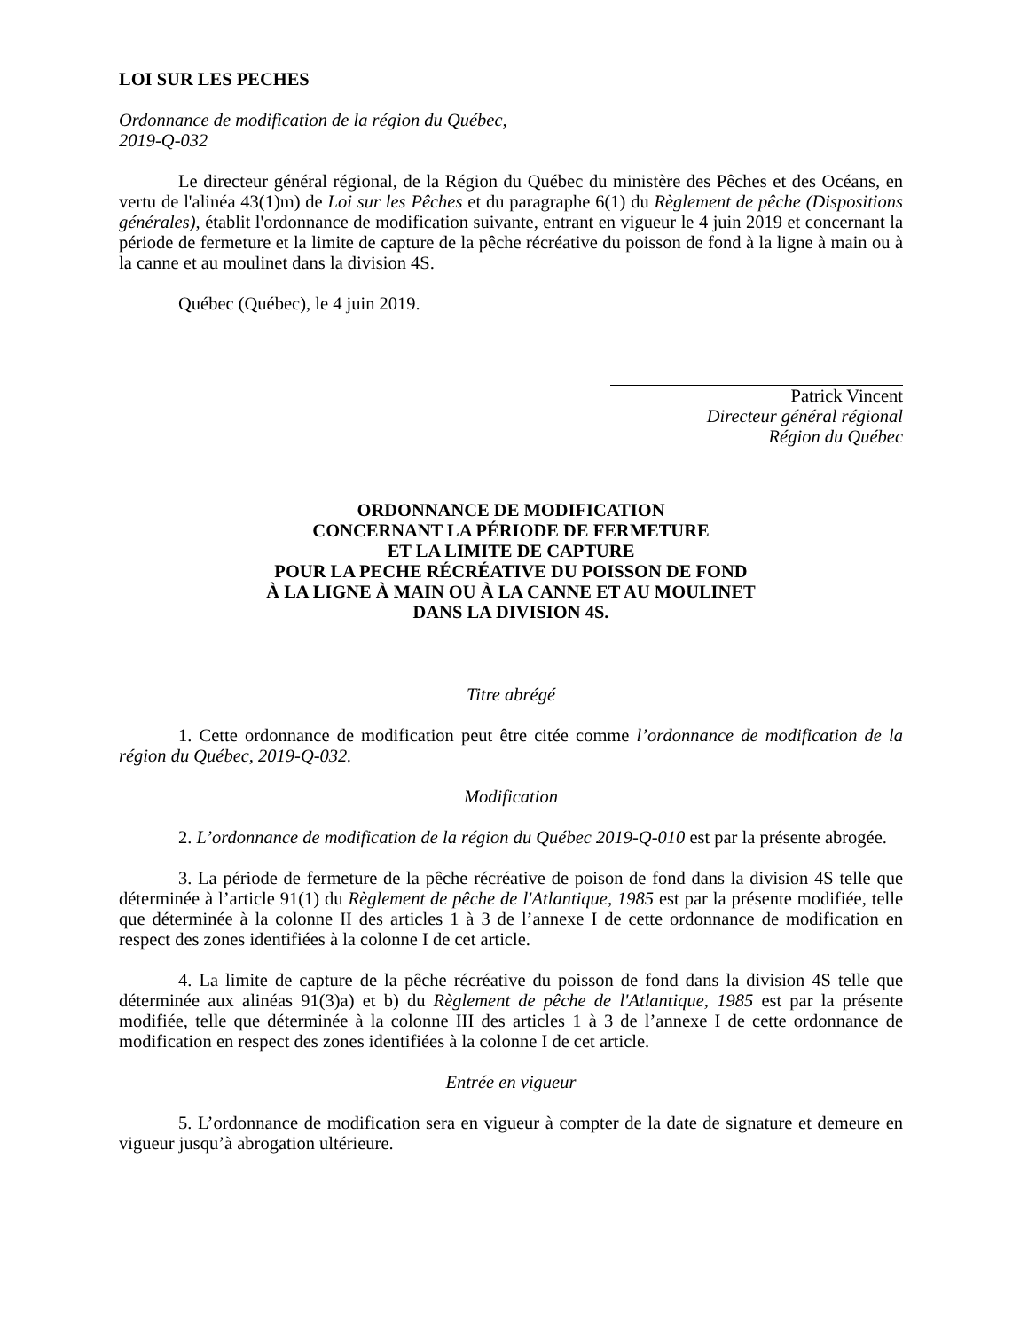LOI SUR LES PECHES
Ordonnance de modification de la région du Québec,
2019-Q-032
Le directeur général régional, de la Région du Québec du ministère des Pêches et des Océans, en vertu de l'alinéa 43(1)m) de Loi sur les Pêches et du paragraphe 6(1) du Règlement de pêche (Dispositions générales), établit l'ordonnance de modification suivante, entrant en vigueur le 4 juin 2019 et concernant la période de fermeture et la limite de capture de la pêche récréative du poisson de fond à la ligne à main ou à la canne et au moulinet dans la division 4S.
Québec (Québec), le 4 juin 2019.
Patrick Vincent
Directeur général régional
Région du Québec
ORDONNANCE DE MODIFICATION
CONCERNANT LA PÉRIODE DE FERMETURE
ET LA LIMITE DE CAPTURE
POUR LA PECHE RÉCRÉATIVE DU POISSON DE FOND
À LA LIGNE À MAIN OU À LA CANNE ET AU MOULINET
DANS LA DIVISION 4S.
Titre abrégé
1. Cette ordonnance de modification peut être citée comme l’ordonnance de modification de la région du Québec, 2019-Q-032.
Modification
2. L’ordonnance de modification de la région du Québec 2019-Q-010 est par la présente abrogée.
3. La période de fermeture de la pêche récréative de poison de fond dans la division 4S telle que déterminée à l’article 91(1) du Règlement de pêche de l'Atlantique, 1985 est par la présente modifiée, telle que déterminée à la colonne II des articles 1 à 3 de l’annexe I de cette ordonnance de modification en respect des zones identifiées à la colonne I de cet article.
4. La limite de capture de la pêche récréative du poisson de fond dans la division 4S telle que déterminée aux alinéas 91(3)a) et b) du Règlement de pêche de l'Atlantique, 1985 est par la présente modifiée, telle que déterminée à la colonne III des articles 1 à 3 de l’annexe I de cette ordonnance de modification en respect des zones identifiées à la colonne I de cet article.
Entrée en vigueur
5. L’ordonnance de modification sera en vigueur à compter de la date de signature et demeure en vigueur jusqu’à abrogation ultérieure.